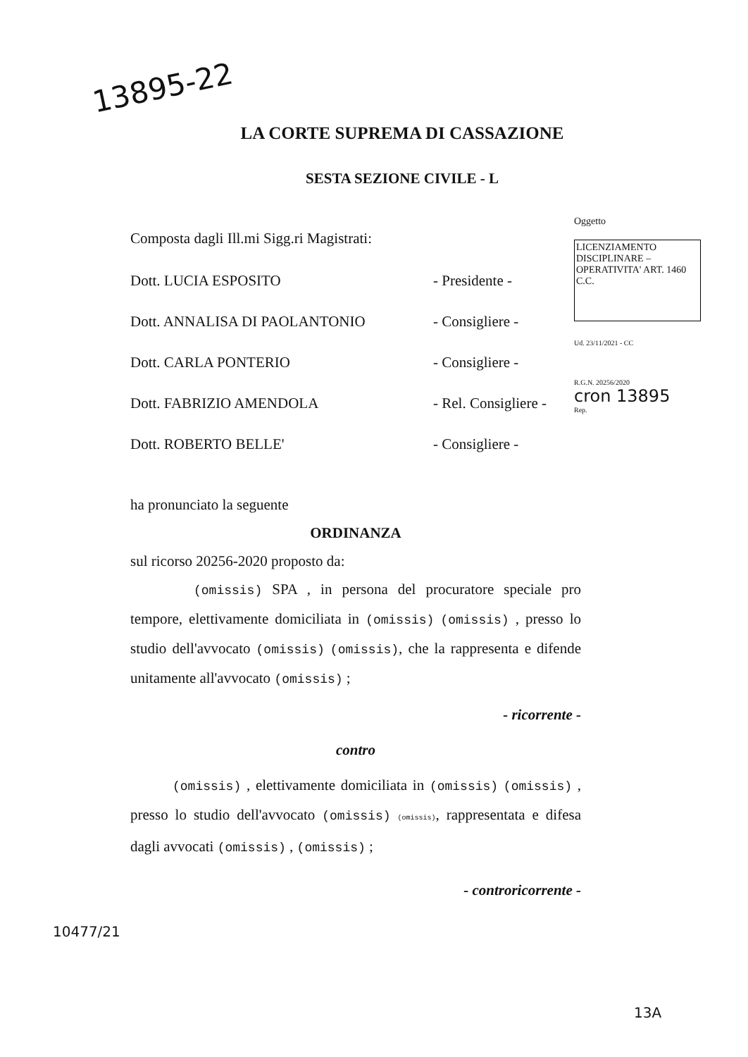13895-22
LA CORTE SUPREMA DI CASSAZIONE
SESTA SEZIONE CIVILE - L
Composta dagli Ill.mi Sigg.ri Magistrati:
Dott. LUCIA ESPOSITO - Presidente -
Dott. ANNALISA DI PAOLANTONIO - Consigliere -
Dott. CARLA PONTERIO - Consigliere -
Dott. FABRIZIO AMENDOLA - Rel. Consigliere -
Dott. ROBERTO BELLE' - Consigliere -
Oggetto
LICENZIAMENTO DISCIPLINARE – OPERATIVITA' ART. 1460 C.C.
Ud. 23/11/2021 - CC
R.G.N. 20256/2020
cron 13895
Rep.
ha pronunciato la seguente
ORDINANZA
sul ricorso 20256-2020 proposto da:
(omissis) SPA , in persona del procuratore speciale pro tempore, elettivamente domiciliata in (omissis) (omissis) , presso lo studio dell'avvocato (omissis) (omissis), che la rappresenta e difende unitamente all'avvocato (omissis) ;
- ricorrente -
contro
(omissis) , elettivamente domiciliata in (omissis) (omissis) , presso lo studio dell'avvocato (omissis) (omissis), rappresentata e difesa dagli avvocati (omissis) , (omissis) ;
- controricorrente -
10477/21
13A